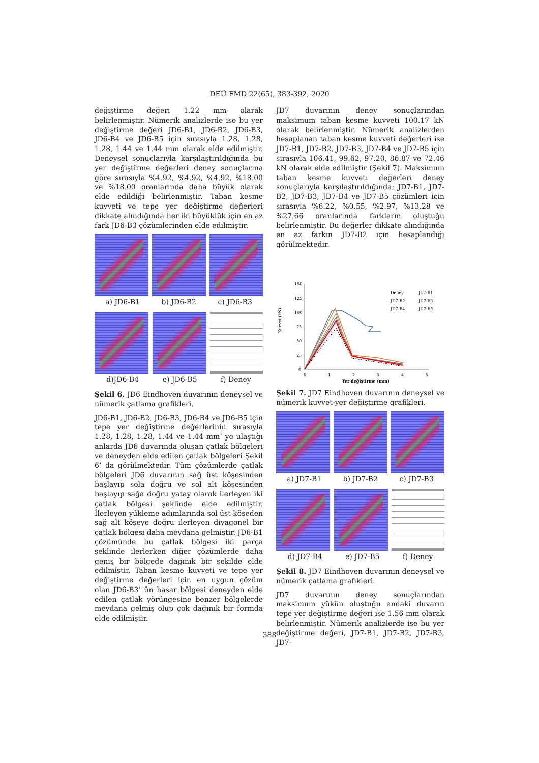DEÜ FMD 22(65), 383-392, 2020
değiştirme değeri 1.22 mm olarak belirlenmiştir. Nümerik analizlerde ise bu yer değiştirme değeri JD6-B1, JD6-B2, JD6-B3, JD6-B4 ve JD6-B5 için sırasıyla 1.28, 1.28, 1.28, 1.44 ve 1.44 mm olarak elde edilmiştir. Deneysel sonuçlarıyla karşılaştırıldığında bu yer değiştirme değerleri deney sonuçlarına göre sırasıyla %4.92, %4.92, %4.92, %18.00 ve %18.00 oranlarında daha büyük olarak elde edildiği belirlenmiştir. Taban kesme kuvveti ve tepe yer değiştirme değerleri dikkate alındığında her iki büyüklük için en az fark JD6-B3 çözümlerinden elde edilmiştir.
a) JD6-B1 b) JD6-B2 c) JD6-B3
d)JD6-B4 e) JD6-B5 f) Deney
Şekil 6. JD6 Eindhoven duvarının deneysel ve nümerik çatlama grafikleri.
JD6-B1, JD6-B2, JD6-B3, JD6-B4 ve JD6-B5 için tepe yer değiştirme değerlerinin sırasıyla 1.28, 1.28, 1.28, 1.44 ve 1.44 mm’ ye ulaştığı anlarda JD6 duvarında oluşan çatlak bölgeleri ve deneyden elde edilen çatlak bölgeleri Şekil 6’ da görülmektedir. Tüm çözümlerde çatlak bölgeleri JD6 duvarının sağ üst köşesinden başlayıp sola doğru ve sol alt köşesinden başlayıp sağa doğru yatay olarak ilerleyen iki çatlak bölgesi şeklinde elde edilmiştir. İlerleyen yükleme adımlarında sol üst köşeden sağ alt köşeye doğru ilerleyen diyagonel bir çatlak bölgesi daha meydana gelmiştir. JD6-B1 çözümünde bu çatlak bölgesi iki parça şeklinde ilerlerken diğer çözümlerde daha geniş bir bölgede dağınık bir şekilde elde edilmiştir. Taban kesme kuvveti ve tepe yer değiştirme değerleri için en uygun çözüm olan JD6-B3’ ün hasar bölgesi deneyden elde edilen çatlak yörüngesine benzer bölgelerde meydana gelmiş olup çok dağınık bir formda elde edilmiştir.
JD7 duvarının deney sonuçlarından maksimum taban kesme kuvveti 100.17 kN olarak belirlenmiştir. Nümerik analizlerden hesaplanan taban kesme kuvveti değerleri ise JD7-B1, JD7-B2, JD7-B3, JD7-B4 ve JD7-B5 için sırasıyla 106.41, 99.62, 97.20, 86.87 ve 72.46 kN olarak elde edilmiştir (Şekil 7). Maksimum taban kesme kuvveti değerleri deney sonuçlarıyla karşılaştırıldığında; JD7-B1, JD7-B2, JD7-B3, JD7-B4 ve JD7-B5 çözümleri için sırasıyla %6.22, %0.55, %2.97, %13.28 ve %27.66 oranlarında farkların oluştuğu belirlenmiştir. Bu değerler dikkate alındığında en az farkın JD7-B2 için hesaplandığı görülmektedir.
Kuvvet (kN)
150
125
100
75
50
25
0
0
1
2
3
4
5
Yer değiştirme (mm)
Deney
JD7-B1
JD7-B2
JD7-B3
JD7-B4
JD7-B5
Şekil 7. JD7 Eindhoven duvarının deneysel ve nümerik kuvvet-yer değiştirme grafikleri.
a) JD7-B1 b) JD7-B2 c) JD7-B3
d) JD7-B4 e) JD7-B5 f) Deney
Şekil 8. JD7 Eindhoven duvarının deneysel ve nümerik çatlama grafikleri.
JD7 duvarının deney sonuçlarından maksimum yükün oluştuğu andaki duvarın tepe yer değiştirme değeri ise 1.56 mm olarak belirlenmiştir. Nümerik analizlerde ise bu yer değiştirme değeri, JD7-B1, JD7-B2, JD7-B3, JD7-
388